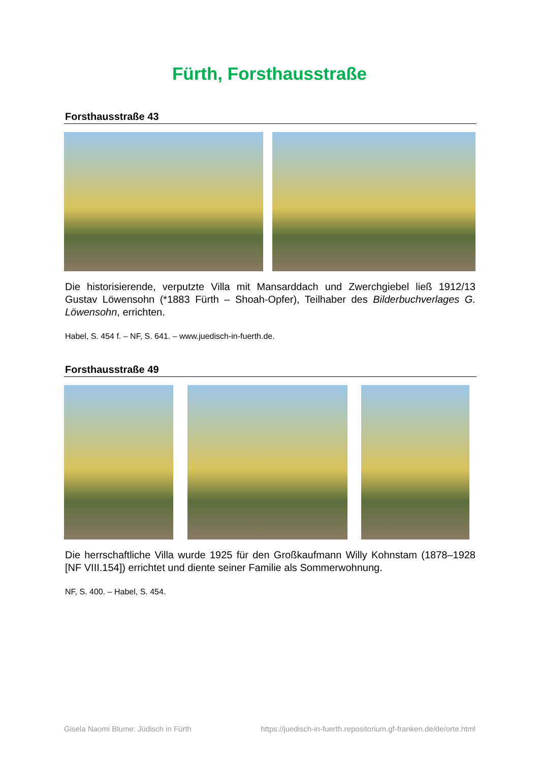Fürth, Forsthausstraße
Forsthausstraße 43
Die historisierende, verputzte Villa mit Mansarddach und Zwerchgiebel ließ 1912/13 Gustav Löwensohn (*1883 Fürth – Shoah-Opfer), Teilhaber des Bilderbuchverlages G. Löwensohn, errichten.
Habel, S. 454 f. – NF, S. 641. – www.juedisch-in-fuerth.de.
Forsthausstraße 49
Die herrschaftliche Villa wurde 1925 für den Großkaufmann Willy Kohnstam (1878–1928 [NF VIII.154]) errichtet und diente seiner Familie als Sommerwohnung.
NF, S. 400. – Habel, S. 454.
Gisela Naomi Blume: Jüdisch in Fürth https://juedisch-in-fuerth.repositorium.gf-franken.de/de/orte.html